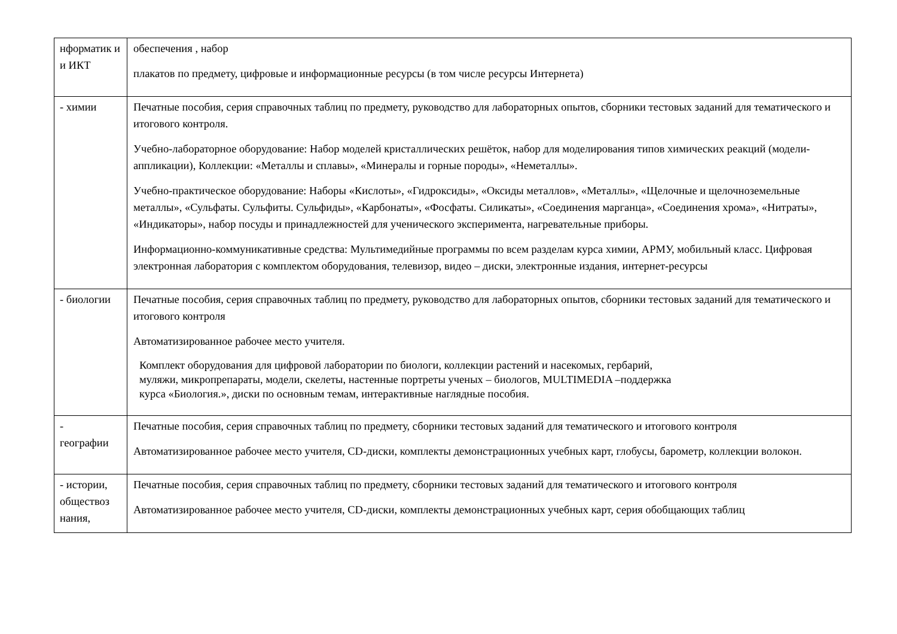| нформатик и и ИКТ | обеспечения , набор плакатов по предмету, цифровые и информационные ресурсы (в том числе ресурсы Интернета) |
| - химии | Печатные пособия, серия справочных таблиц по предмету, руководство для лабораторных опытов, сборники тестовых заданий для тематического и итогового контроля. Учебно-лабораторное оборудование: Набор моделей кристаллических решёток, набор для моделирования типов химических реакций (модели-аппликации), Коллекции: «Металлы и сплавы», «Минералы и горные породы», «Неметаллы». Учебно-практическое оборудование: Наборы «Кислоты», «Гидроксиды», «Оксиды металлов», «Металлы», «Щелочные и щелочноземельные металлы», «Сульфаты. Сульфиты. Сульфиды», «Карбонаты», «Фосфаты. Силикаты», «Соединения марганца», «Соединения хрома», «Нитраты», «Индикаторы», набор посуды и принадлежностей для ученического эксперимента, нагревательные приборы. Информационно-коммуникативные средства: Мультимедийные программы по всем разделам курса химии, АРМУ, мобильный класс. Цифровая электронная лаборатория с комплектом оборудования, телевизор, видео – диски, электронные издания, интернет-ресурсы |
| - биологии | Печатные пособия, серия справочных таблиц по предмету, руководство для лабораторных опытов, сборники тестовых заданий для тематического и итогового контроля Автоматизированное рабочее место учителя. Комплект оборудования для цифровой лаборатории по биологи, коллекции растений и насекомых, гербарий, муляжи, микропрепараты, модели, скелеты, настенные портреты ученых – биологов, MULTIMEDIA –поддержка курса «Биология.», диски по основным темам, интерактивные наглядные пособия. |
| - географии | Печатные пособия, серия справочных таблиц по предмету, сборники тестовых заданий для тематического и итогового контроля Автоматизированное рабочее место учителя, CD-диски, комплекты демонстрационных учебных карт, глобусы, барометр, коллекции волокон. |
| - истории, обществоз нания, | Печатные пособия, серия справочных таблиц по предмету, сборники тестовых заданий для тематического и итогового контроля Автоматизированное рабочее место учителя, CD-диски, комплекты демонстрационных учебных карт, серия обобщающих таблиц |